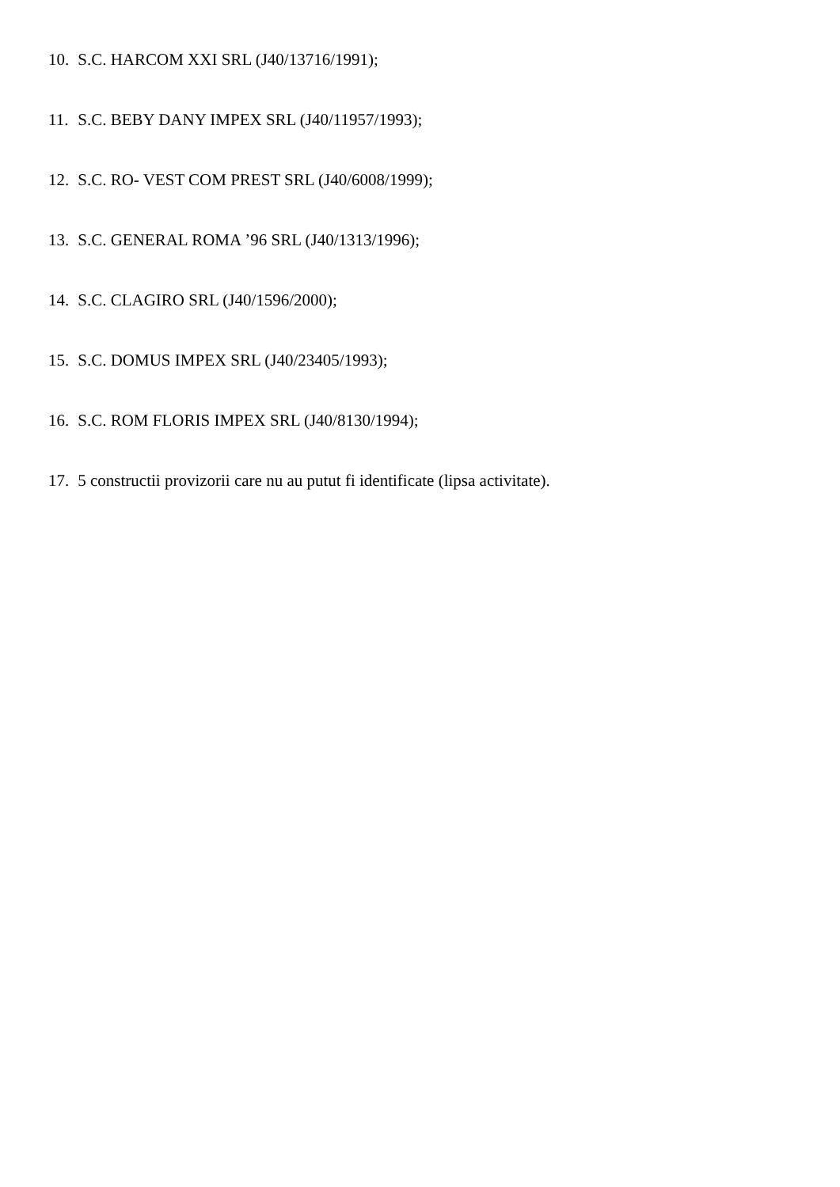10. S.C. HARCOM XXI SRL (J40/13716/1991);
11. S.C. BEBY DANY IMPEX SRL (J40/11957/1993);
12. S.C. RO- VEST COM PREST SRL (J40/6008/1999);
13. S.C. GENERAL ROMA ’96 SRL (J40/1313/1996);
14. S.C. CLAGIRO SRL (J40/1596/2000);
15. S.C. DOMUS IMPEX SRL (J40/23405/1993);
16. S.C. ROM FLORIS IMPEX SRL (J40/8130/1994);
17. 5 constructii provizorii care nu au putut fi identificate (lipsa activitate).